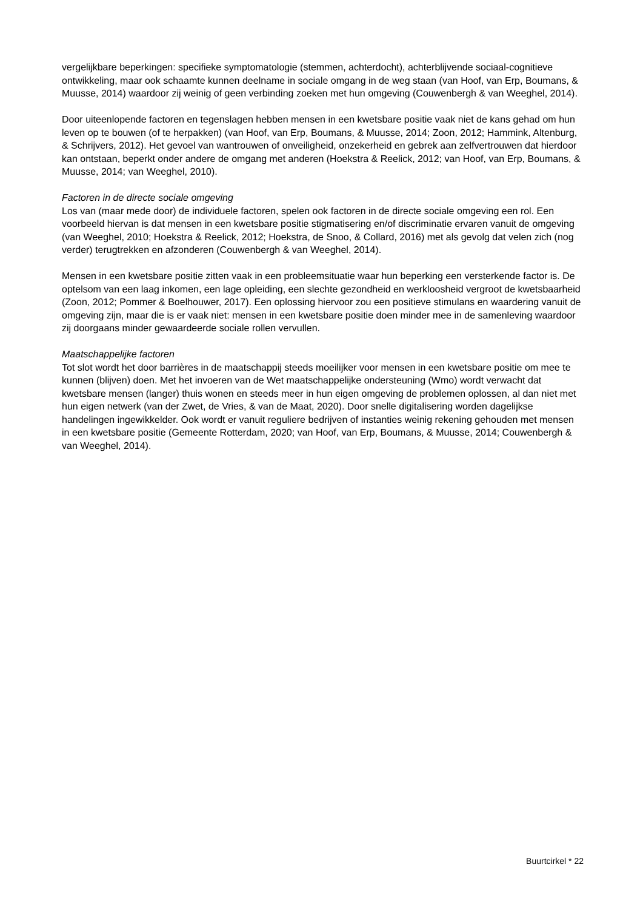vergelijkbare beperkingen: specifieke symptomatologie (stemmen, achterdocht), achterblijvende sociaal-cognitieve ontwikkeling, maar ook schaamte kunnen deelname in sociale omgang in de weg staan (van Hoof, van Erp, Boumans, & Muusse, 2014) waardoor zij weinig of geen verbinding zoeken met hun omgeving (Couwenbergh & van Weeghel, 2014).
Door uiteenlopende factoren en tegenslagen hebben mensen in een kwetsbare positie vaak niet de kans gehad om hun leven op te bouwen (of te herpakken) (van Hoof, van Erp, Boumans, & Muusse, 2014; Zoon, 2012; Hammink, Altenburg, & Schrijvers, 2012). Het gevoel van wantrouwen of onveiligheid, onzekerheid en gebrek aan zelfvertrouwen dat hierdoor kan ontstaan, beperkt onder andere de omgang met anderen (Hoekstra & Reelick, 2012; van Hoof, van Erp, Boumans, & Muusse, 2014; van Weeghel, 2010).
Factoren in de directe sociale omgeving
Los van (maar mede door) de individuele factoren, spelen ook factoren in de directe sociale omgeving een rol. Een voorbeeld hiervan is dat mensen in een kwetsbare positie stigmatisering en/of discriminatie ervaren vanuit de omgeving (van Weeghel, 2010; Hoekstra & Reelick, 2012; Hoekstra, de Snoo, & Collard, 2016) met als gevolg dat velen zich (nog verder) terugtrekken en afzonderen (Couwenbergh & van Weeghel, 2014).
Mensen in een kwetsbare positie zitten vaak in een probleemsituatie waar hun beperking een versterkende factor is. De optelsom van een laag inkomen, een lage opleiding, een slechte gezondheid en werkloosheid vergroot de kwetsbaarheid (Zoon, 2012; Pommer & Boelhouwer, 2017). Een oplossing hiervoor zou een positieve stimulans en waardering vanuit de omgeving zijn, maar die is er vaak niet: mensen in een kwetsbare positie doen minder mee in de samenleving waardoor zij doorgaans minder gewaardeerde sociale rollen vervullen.
Maatschappelijke factoren
Tot slot wordt het door barrières in de maatschappij steeds moeilijker voor mensen in een kwetsbare positie om mee te kunnen (blijven) doen. Met het invoeren van de Wet maatschappelijke ondersteuning (Wmo) wordt verwacht dat kwetsbare mensen (langer) thuis wonen en steeds meer in hun eigen omgeving de problemen oplossen, al dan niet met hun eigen netwerk (van der Zwet, de Vries, & van de Maat, 2020). Door snelle digitalisering worden dagelijkse handelingen ingewikkelder. Ook wordt er vanuit reguliere bedrijven of instanties weinig rekening gehouden met mensen in een kwetsbare positie (Gemeente Rotterdam, 2020; van Hoof, van Erp, Boumans, & Muusse, 2014; Couwenbergh & van Weeghel, 2014).
Buurtcirkel * 22